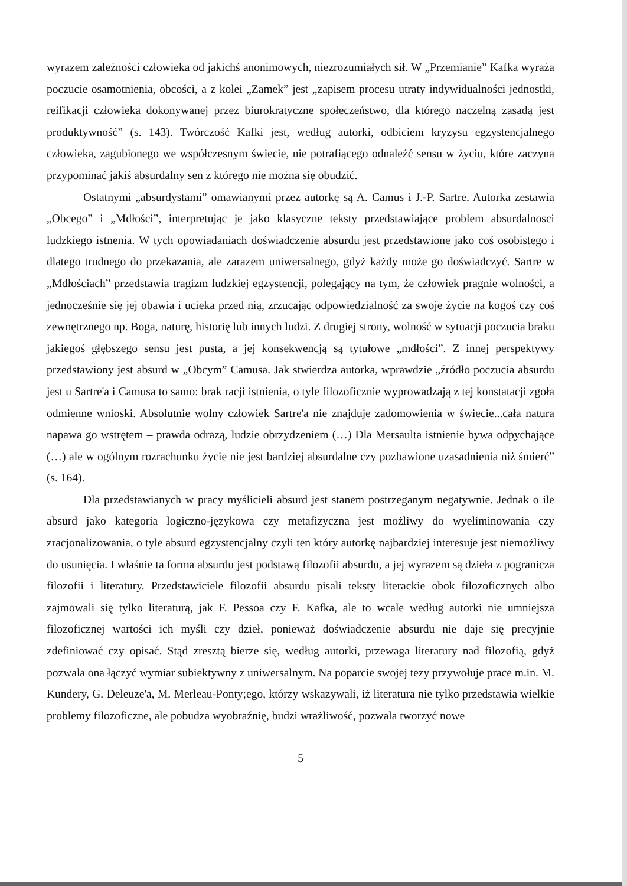wyrazem zależności człowieka od jakichś anonimowych, niezrozumiałych sił. W „Przemianie” Kafka wyraża poczucie osamotnienia, obcości, a z kolei „Zamek” jest „zapisem procesu utraty indywidualności jednostki, reifikacji człowieka dokonywanej przez biurokratyczne społeczeństwo, dla którego naczelną zasadą jest produktywność” (s. 143). Twórczość Kafki jest, według autorki, odbiciem kryzysu egzystencjalnego człowieka, zagubionego we współczesnym świecie, nie potrafiącego odnaleźć sensu w życiu, które zaczyna przypominać jakiś absurdalny sen z którego nie można się obudzić.
Ostatnymi „absurdystami” omawianymi przez autorkę są A. Camus i J.-P. Sartre. Autorka zestawia „Obcego” i „Mdłości”, interpretując je jako klasyczne teksty przedstawiające problem absurdalnosci ludzkiego istnenia. W tych opowiadaniach doświadczenie absurdu jest przedstawione jako coś osobistego i dlatego trudnego do przekazania, ale zarazem uniwersalnego, gdyż każdy może go doświadczyć. Sartre w „Mdłościach” przedstawia tragizm ludzkiej egzystencji, polegający na tym, że człowiek pragnie wolności, a jednocześnie się jej obawia i ucieka przed nią, zrzucając odpowiedzialność za swoje życie na kogoś czy coś zewnętrznego np. Boga, naturę, historię lub innych ludzi. Z drugiej strony, wolność w sytuacji poczucia braku jakiegoś głębszego sensu jest pusta, a jej konsekwencją są tytułowe „mdłości”. Z innej perspektywy przedstawiony jest absurd w „Obcym” Camusa. Jak stwierdza autorka, wprawdzie „źródło poczucia absurdu jest u Sartre'a i Camusa to samo: brak racji istnienia, o tyle filozoficznie wyprowadzają z tej konstatacji zgoła odmienne wnioski. Absolutnie wolny człowiek Sartre'a nie znajduje zadomowienia w świecie...cała natura napawa go wstrętem – prawda odrazą, ludzie obrzydzeniem (…) Dla Mersaulta istnienie bywa odpychające (…) ale w ogólnym rozrachunku życie nie jest bardziej absurdalne czy pozbawione uzasadnienia niż śmierć” (s. 164).
Dla przedstawianych w pracy myślicieli absurd jest stanem postrzeganym negatywnie. Jednak o ile absurd jako kategoria logiczno-językowa czy metafizyczna jest możliwy do wyeliminowania czy zracjonalizowania, o tyle absurd egzystencjalny czyli ten który autorkę najbardziej interesuje jest niemożliwy do usunięcia. I właśnie ta forma absurdu jest podstawą filozofii absurdu, a jej wyrazem są dzieła z pogranicza filozofii i literatury. Przedstawiciele filozofii absurdu pisali teksty literackie obok filozoficznych albo zajmowali się tylko literaturą, jak F. Pessoa czy F. Kafka, ale to wcale według autorki nie umniejsza filozoficznej wartości ich myśli czy dzieł, ponieważ doświadczenie absurdu nie daje się precyjnie zdefiniować czy opisać. Stąd zresztą bierze się, według autorki, przewaga literatury nad filozofią, gdyż pozwala ona łączyć wymiar subiektywny z uniwersalnym. Na poparcie swojej tezy przywołuje prace m.in. M. Kundery, G. Deleuze'a, M. Merleau-Ponty;ego, którzy wskazywali, iż literatura nie tylko przedstawia wielkie problemy filozoficzne, ale pobudza wyobraźnię, budzi wrażliwość, pozwala tworzyć nowe
5